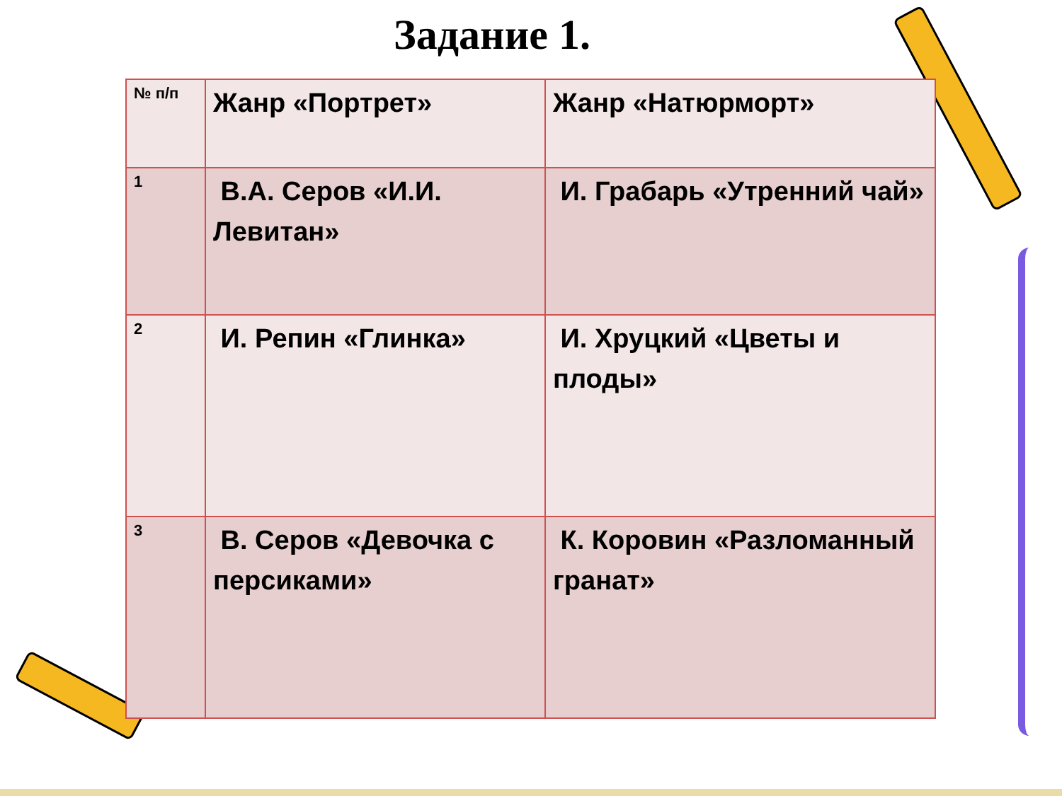Задание 1.
| № п/п | Жанр «Портрет» | Жанр «Натюрморт» |
| 1 | В.А. Серов «И.И. Левитан» | И. Грабарь «Утренний чай» |
| 2 | И. Репин «Глинка» | И. Хруцкий «Цветы и плоды» |
| 3 | В. Серов «Девочка с персиками» | К. Коровин «Разломанный гранат» |